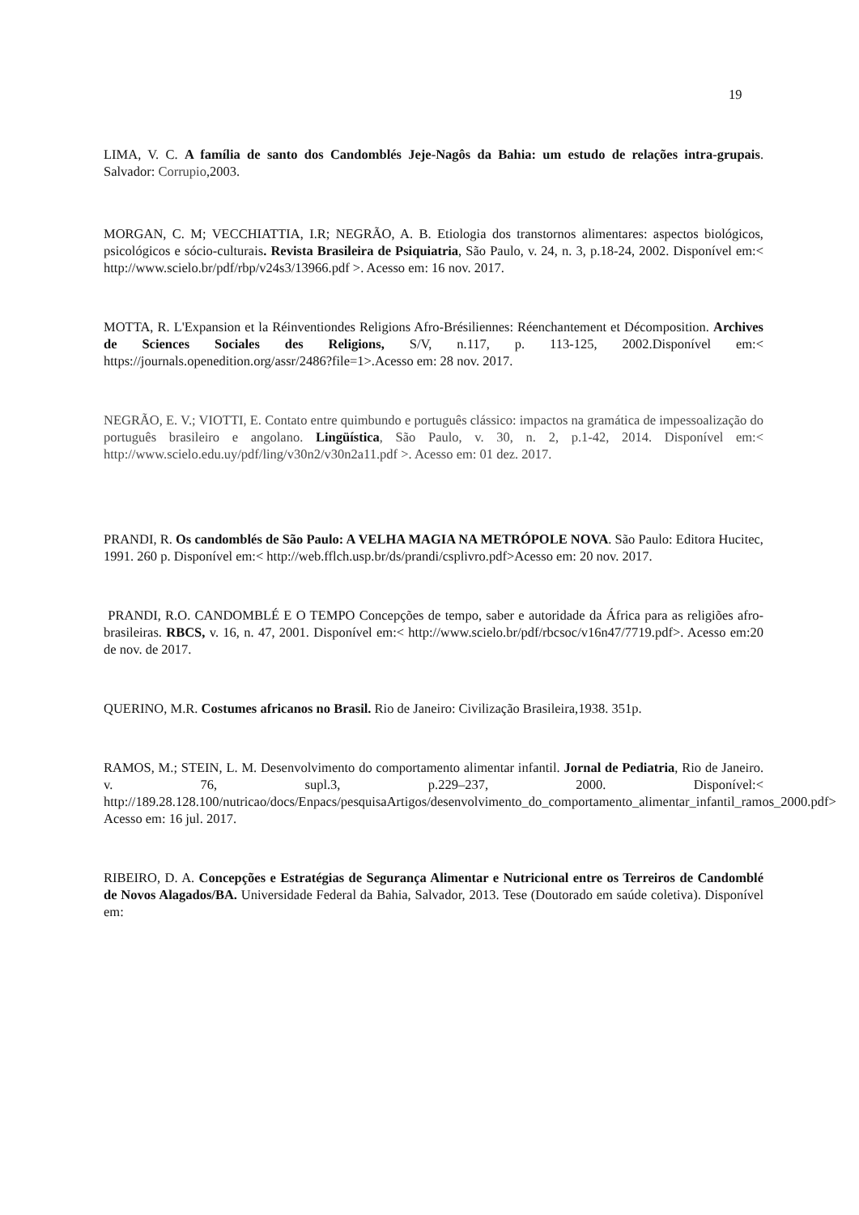19
LIMA, V. C. A família de santo dos Candomblés Jeje-Nagôs da Bahia: um estudo de relações intra-grupais. Salvador: Corrupio,2003.
MORGAN, C. M; VECCHIATTIA, I.R; NEGRÃO, A. B. Etiologia dos transtornos alimentares: aspectos biológicos, psicológicos e sócio-culturais. Revista Brasileira de Psiquiatria, São Paulo, v. 24, n. 3, p.18-24, 2002. Disponível em:< http://www.scielo.br/pdf/rbp/v24s3/13966.pdf >. Acesso em: 16 nov. 2017.
MOTTA, R. L'Expansion et la Réinventiondes Religions Afro-Brésiliennes: Réenchantement et Décomposition. Archives de Sciences Sociales des Religions, S/V, n.117, p. 113-125, 2002.Disponível em:< https://journals.openedition.org/assr/2486?file=1>.Acesso em: 28 nov. 2017.
NEGRÃO, E. V.; VIOTTI, E. Contato entre quimbundo e português clássico: impactos na gramática de impessoalização do português brasileiro e angolano. Lingüística, São Paulo, v. 30, n. 2, p.1-42, 2014. Disponível em:< http://www.scielo.edu.uy/pdf/ling/v30n2/v30n2a11.pdf >. Acesso em: 01 dez. 2017.
PRANDI, R. Os candomblés de São Paulo: A VELHA MAGIA NA METRÓPOLE NOVA. São Paulo: Editora Hucitec, 1991. 260 p. Disponível em:< http://web.fflch.usp.br/ds/prandi/csplivro.pdf>Acesso em: 20 nov. 2017.
PRANDI, R.O. CANDOMBLÉ E O TEMPO Concepções de tempo, saber e autoridade da África para as religiões afro-brasileiras. RBCS, v. 16, n. 47, 2001. Disponível em:< http://www.scielo.br/pdf/rbcsoc/v16n47/7719.pdf>. Acesso em:20 de nov. de 2017.
QUERINO, M.R. Costumes africanos no Brasil. Rio de Janeiro: Civilização Brasileira,1938. 351p.
RAMOS, M.; STEIN, L. M. Desenvolvimento do comportamento alimentar infantil. Jornal de Pediatria, Rio de Janeiro. v. 76, supl.3, p.229–237, 2000. Disponível:< http://189.28.128.100/nutricao/docs/Enpacs/pesquisaArtigos/desenvolvimento_do_comportamento_alimentar_infantil_ramos_2000.pdf> Acesso em: 16 jul. 2017.
RIBEIRO, D. A. Concepções e Estratégias de Segurança Alimentar e Nutricional entre os Terreiros de Candomblé de Novos Alagados/BA. Universidade Federal da Bahia, Salvador, 2013. Tese (Doutorado em saúde coletiva). Disponível em: